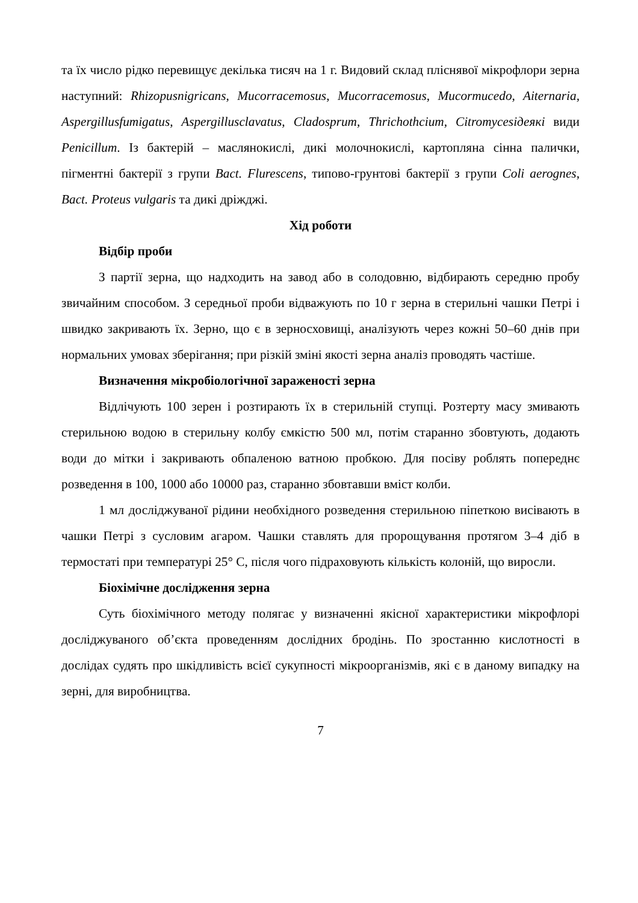та їх число рідко перевищує декілька тисяч на 1 г. Видовий склад пліснявої мікрофлори зерна наступний: Rhizopusnigricans, Mucorracemosus, Mucorracemosus, Mucormucedo, Aiternaria, Aspergillusfumigatus, Aspergillusclavatus, Cladosprum, Thrichothcium, Citromycesiдеякі види Penicillum. Із бактерій – маслянокислі, дикі молочнокислі, картопляна сінна палички, пігментні бактерії з групи Bact. Fluresсens, типово-грунтові бактерії з групи Coli aerognes, Bact. Proteus vulgaris та дикі дріжджі.
Хід роботи
Відбір проби
З партії зерна, що надходить на завод або в солодовню, відбирають середню пробу звичайним способом. З середньої проби відважують по 10 г зерна в стерильні чашки Петрі і швидко закривають їх. Зерно, що є в зерносховищі, аналізують через кожні 50–60 днів при нормальних умовах зберігання; при різкій зміні якості зерна аналіз проводять частіше.
Визначення мікробіологічної зараженості зерна
Відлічують 100 зерен і розтирають їх в стерильній ступці. Розтерту масу змивають стерильною водою в стерильну колбу ємкістю 500 мл, потім старанно збовтують, додають води до мітки і закривають обпаленою ватною пробкою. Для посіву роблять попереднє розведення в 100, 1000 або 10000 раз, старанно збовтавши вміст колби.
1 мл досліджуваної рідини необхідного розведення стерильною піпеткою висівають в чашки Петрі з сусловим агаром. Чашки ставлять для пророщування протягом 3–4 діб в термостаті при температурі 25° С, після чого підраховують кількість колоній, що виросли.
Біохімічне дослідження зерна
Суть біохімічного методу полягає у визначенні якісної характеристики мікрофлорі досліджуваного об’єкта проведенням дослідних бродінь. По зростанню кислотності в дослідах судять про шкідливість всієї сукупності мікроорганізмів, які є в даному випадку на зерні, для виробництва.
7